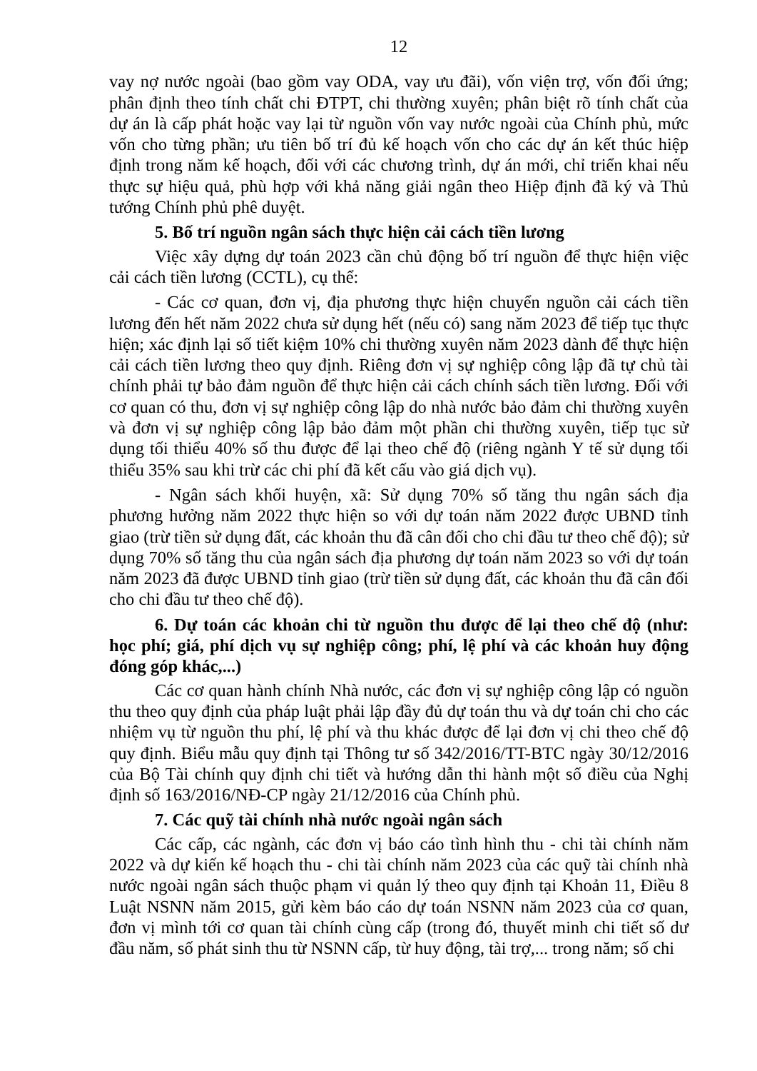12
vay nợ nước ngoài (bao gồm vay ODA, vay ưu đãi), vốn viện trợ, vốn đối ứng; phân định theo tính chất chi ĐTPT, chi thường xuyên; phân biệt rõ tính chất của dự án là cấp phát hoặc vay lại từ nguồn vốn vay nước ngoài của Chính phủ, mức vốn cho từng phần; ưu tiên bố trí đủ kế hoạch vốn cho các dự án kết thúc hiệp định trong năm kế hoạch, đối với các chương trình, dự án mới, chỉ triển khai nếu thực sự hiệu quả, phù hợp với khả năng giải ngân theo Hiệp định đã ký và Thủ tướng Chính phủ phê duyệt.
5. Bố trí nguồn ngân sách thực hiện cải cách tiền lương
Việc xây dựng dự toán 2023 cần chủ động bố trí nguồn để thực hiện việc cải cách tiền lương (CCTL), cụ thể:
- Các cơ quan, đơn vị, địa phương thực hiện chuyển nguồn cải cách tiền lương đến hết năm 2022 chưa sử dụng hết (nếu có) sang năm 2023 để tiếp tục thực hiện; xác định lại số tiết kiệm 10% chi thường xuyên năm 2023 dành để thực hiện cải cách tiền lương theo quy định. Riêng đơn vị sự nghiệp công lập đã tự chủ tài chính phải tự bảo đảm nguồn để thực hiện cải cách chính sách tiền lương. Đối với cơ quan có thu, đơn vị sự nghiệp công lập do nhà nước bảo đảm chi thường xuyên và đơn vị sự nghiệp công lập bảo đảm một phần chi thường xuyên, tiếp tục sử dụng tối thiểu 40% số thu được để lại theo chế độ (riêng ngành Y tế sử dụng tối thiểu 35% sau khi trừ các chi phí đã kết cấu vào giá dịch vụ).
- Ngân sách khối huyện, xã: Sử dụng 70% số tăng thu ngân sách địa phương hưởng năm 2022 thực hiện so với dự toán năm 2022 được UBND tỉnh giao (trừ tiền sử dụng đất, các khoản thu đã cân đối cho chi đầu tư theo chế độ); sử dụng 70% số tăng thu của ngân sách địa phương dự toán năm 2023 so với dự toán năm 2023 đã được UBND tỉnh giao (trừ tiền sử dụng đất, các khoản thu đã cân đối cho chi đầu tư theo chế độ).
6. Dự toán các khoản chi từ nguồn thu được để lại theo chế độ (như: học phí; giá, phí dịch vụ sự nghiệp công; phí, lệ phí và các khoản huy động đóng góp khác,...)
Các cơ quan hành chính Nhà nước, các đơn vị sự nghiệp công lập có nguồn thu theo quy định của pháp luật phải lập đầy đủ dự toán thu và dự toán chi cho các nhiệm vụ từ nguồn thu phí, lệ phí và thu khác được để lại đơn vị chi theo chế độ quy định. Biểu mẫu quy định tại Thông tư số 342/2016/TT-BTC ngày 30/12/2016 của Bộ Tài chính quy định chi tiết và hướng dẫn thi hành một số điều của Nghị định số 163/2016/NĐ-CP ngày 21/12/2016 của Chính phủ.
7. Các quỹ tài chính nhà nước ngoài ngân sách
Các cấp, các ngành, các đơn vị báo cáo tình hình thu - chi tài chính năm 2022 và dự kiến kế hoạch thu - chi tài chính năm 2023 của các quỹ tài chính nhà nước ngoài ngân sách thuộc phạm vi quản lý theo quy định tại Khoản 11, Điều 8 Luật NSNN năm 2015, gửi kèm báo cáo dự toán NSNN năm 2023 của cơ quan, đơn vị mình tới cơ quan tài chính cùng cấp (trong đó, thuyết minh chi tiết số dư đầu năm, số phát sinh thu từ NSNN cấp, từ huy động, tài trợ,... trong năm; số chi